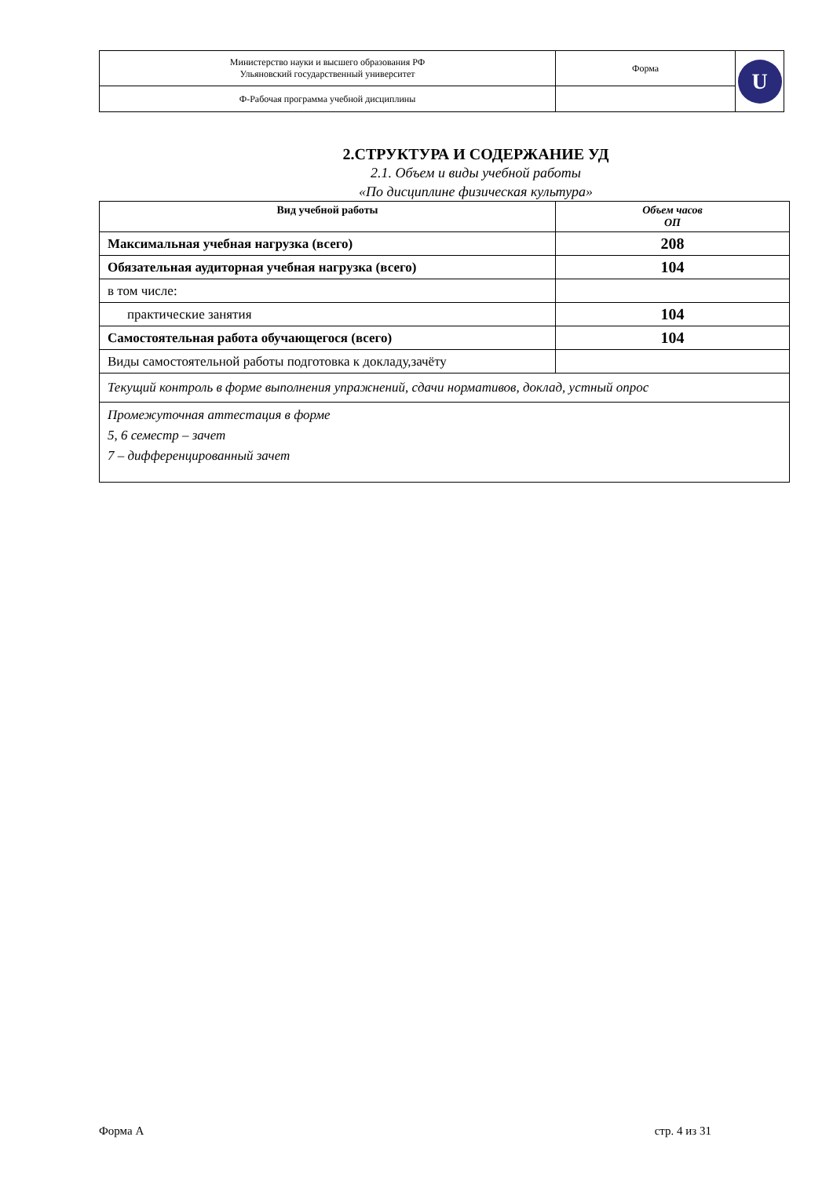| Министерство науки и высшего образования РФ Ульяновский государственный университет | Форма | U |
| Ф-Рабочая программа учебной дисциплины | | |
2.СТРУКТУРА И СОДЕРЖАНИЕ УД
2.1. Объем и виды учебной работы
«По дисциплине физическая культура»
| Вид учебной работы | Объем часов ОП |
| --- | --- |
| Максимальная учебная нагрузка (всего) | 208 |
| Обязательная аудиторная учебная нагрузка (всего) | 104 |
| в том числе: | |
| практические занятия | 104 |
| Самостоятельная работа обучающегося (всего) | 104 |
| Виды самостоятельной работы подготовка к докладу,зачёту | |
| Текущий контроль в форме выполнения упражнений, сдачи нормативов, доклад, устный опрос | |
| Промежуточная аттестация в форме 5, 6 семестр – зачет 7 – дифференцированный зачет | |
Форма А стр. 4 из 31